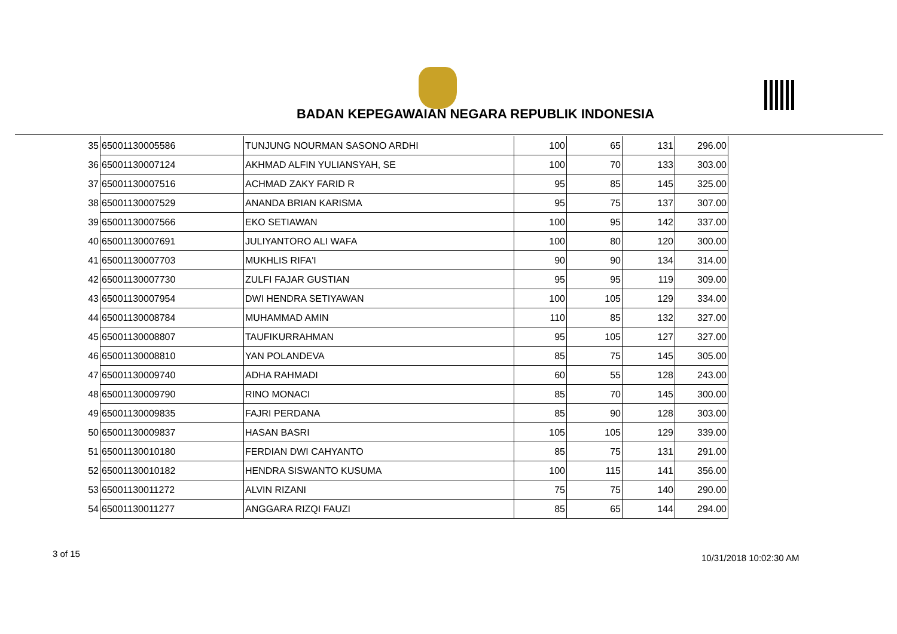BADAN KEPEGAWAIAN NEGARA REPUBLIK INDONESIA
| 35 | 65001130005586 | TUNJUNG NOURMAN SASONO ARDHI | 100 | 65 | 131 | 296.00 |
| 36 | 65001130007124 | AKHMAD ALFIN YULIANSYAH, SE | 100 | 70 | 133 | 303.00 |
| 37 | 65001130007516 | ACHMAD ZAKY FARID R | 95 | 85 | 145 | 325.00 |
| 38 | 65001130007529 | ANANDA BRIAN KARISMA | 95 | 75 | 137 | 307.00 |
| 39 | 65001130007566 | EKO SETIAWAN | 100 | 95 | 142 | 337.00 |
| 40 | 65001130007691 | JULIYANTORO ALI WAFA | 100 | 80 | 120 | 300.00 |
| 41 | 65001130007703 | MUKHLIS RIFA'I | 90 | 90 | 134 | 314.00 |
| 42 | 65001130007730 | ZULFI FAJAR GUSTIAN | 95 | 95 | 119 | 309.00 |
| 43 | 65001130007954 | DWI HENDRA SETIYAWAN | 100 | 105 | 129 | 334.00 |
| 44 | 65001130008784 | MUHAMMAD AMIN | 110 | 85 | 132 | 327.00 |
| 45 | 65001130008807 | TAUFIKURRAHMAN | 95 | 105 | 127 | 327.00 |
| 46 | 65001130008810 | YAN POLANDEVA | 85 | 75 | 145 | 305.00 |
| 47 | 65001130009740 | ADHA RAHMADI | 60 | 55 | 128 | 243.00 |
| 48 | 65001130009790 | RINO MONACI | 85 | 70 | 145 | 300.00 |
| 49 | 65001130009835 | FAJRI PERDANA | 85 | 90 | 128 | 303.00 |
| 50 | 65001130009837 | HASAN BASRI | 105 | 105 | 129 | 339.00 |
| 51 | 65001130010180 | FERDIAN DWI CAHYANTO | 85 | 75 | 131 | 291.00 |
| 52 | 65001130010182 | HENDRA SISWANTO KUSUMA | 100 | 115 | 141 | 356.00 |
| 53 | 65001130011272 | ALVIN RIZANI | 75 | 75 | 140 | 290.00 |
| 54 | 65001130011277 | ANGGARA RIZQI FAUZI | 85 | 65 | 144 | 294.00 |
3 of 15 10/31/2018 10:02:30 AM